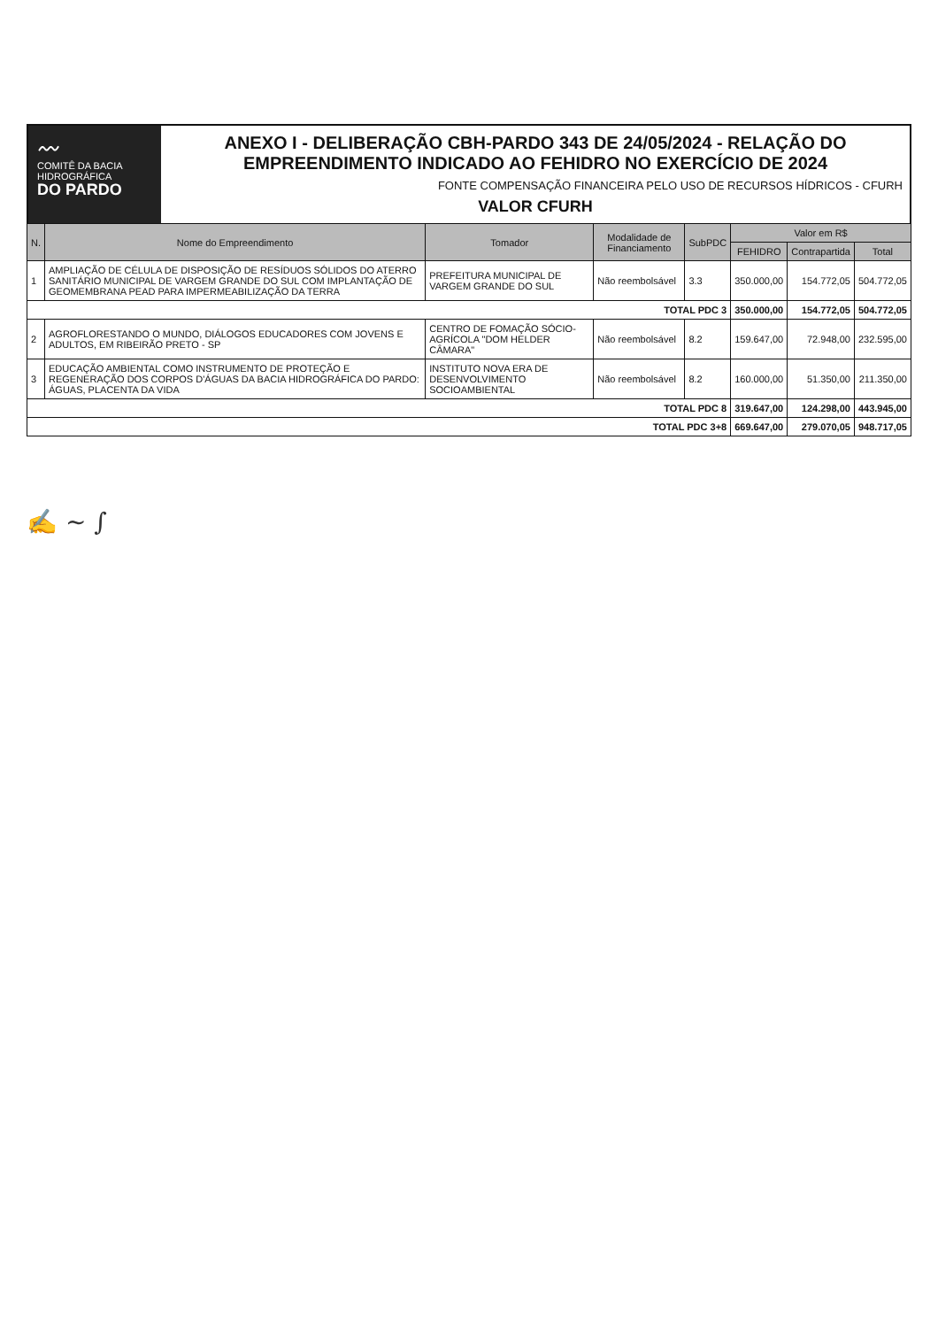〰
COMITÊ DA BACIA
HIDROGRÁFICA
DO PARDO
ANEXO I - DELIBERAÇÃO CBH-PARDO 343 DE 24/05/2024 - RELAÇÃO DO EMPREENDIMENTO INDICADO AO FEHIDRO NO EXERCÍCIO DE 2024
FONTE COMPENSAÇÃO FINANCEIRA PELO USO DE RECURSOS HÍDRICOS - CFURH
VALOR CFURH
| N. | Nome do Empreendimento | Tomador | Modalidade de Financiamento | SubPDC | Valor em R$ | | |
| --- | --- | --- | --- | --- | --- | --- | --- |
| | | | | | FEHIDRO | Contrapartida | Total |
| 1 | AMPLIAÇÃO DE CÉLULA DE DISPOSIÇÃO DE RESÍDUOS SÓLIDOS DO ATERRO SANITÁRIO MUNICIPAL DE VARGEM GRANDE DO SUL COM IMPLANTAÇÃO DE GEOMEMBRANA PEAD PARA IMPERMEABILIZAÇÃO DA TERRA | PREFEITURA MUNICIPAL DE VARGEM GRANDE DO SUL | Não reembolsável | 3.3 | 350.000,00 | 154.772,05 | 504.772,05 |
| TOTAL PDC 3 | | | | | 350.000,00 | 154.772,05 | 504.772,05 |
| 2 | AGROFLORESTANDO O MUNDO, DIÁLOGOS EDUCADORES COM JOVENS E ADULTOS, EM RIBEIRÃO PRETO - SP | CENTRO DE FOMAÇÃO SÓCIO-AGRÍCOLA "DOM HELDER CÂMARA" | Não reembolsável | 8.2 | 159.647,00 | 72.948,00 | 232.595,00 |
| 3 | EDUCAÇÃO AMBIENTAL COMO INSTRUMENTO DE PROTEÇÃO E REGENERAÇÃO DOS CORPOS D'ÁGUAS DA BACIA HIDROGRÁFICA DO PARDO: ÁGUAS, PLACENTA DA VIDA | INSTITUTO NOVA ERA DE DESENVOLVIMENTO SOCIOAMBIENTAL | Não reembolsável | 8.2 | 160.000,00 | 51.350,00 | 211.350,00 |
| TOTAL PDC 8 | | | | | 319.647,00 | 124.298,00 | 443.945,00 |
| TOTAL PDC 3+8 | | | | | 669.647,00 | 279.070,05 | 948.717,05 |
✍ ∼ ∫